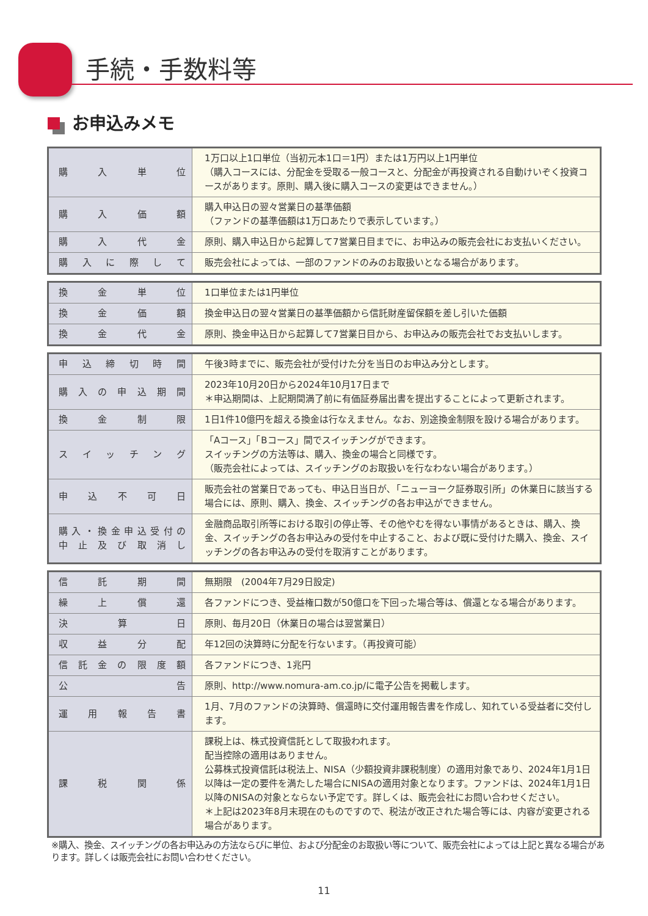手続・手数料等
お申込みメモ
| 購入単位 | 1万口以上1口単位（当初元本1口＝1円）または1万円以上1円単位 （購入コースには、分配金を受取る一般コースと、分配金が再投資される自動けいぞく投資コースがあります。原則、購入後に購入コースの変更はできません。） |
| 購入価額 | 購入申込日の翌々営業日の基準価額 （ファンドの基準価額は1万口あたりで表示しています。） |
| 購入代金 | 原則、購入申込日から起算して7営業日目までに、お申込みの販売会社にお支払いください。 |
| 購入に際して | 販売会社によっては、一部のファンドのみのお取扱いとなる場合があります。 |
| 換金単位 | 1口単位または1円単位 |
| 換金価額 | 換金申込日の翌々営業日の基準価額から信託財産留保額を差し引いた価額 |
| 換金代金 | 原則、換金申込日から起算して7営業日目から、お申込みの販売会社でお支払いします。 |
| 申込締切時間 | 午後3時までに、販売会社が受付けた分を当日のお申込み分とします。 |
| 購入の申込期間 | 2023年10月20日から2024年10月17日まで ＊申込期間は、上記期間満了前に有価証券届出書を提出することによって更新されます。 |
| 換金制限 | 1日1件10億円を超える換金は行なえません。なお、別途換金制限を設ける場合があります。 |
| スイッチング | 「Aコース」「Bコース」間でスイッチングができます。 スイッチングの方法等は、購入、換金の場合と同様です。 （販売会社によっては、スイッチングのお取扱いを行なわない場合があります。） |
| 申込不可日 | 販売会社の営業日であっても、申込日当日が､「ニューヨーク証券取引所」の休業日に該当する場合には、原則、購入、換金、スイッチングの各お申込ができません。 |
| 購入・換金申込受付の 中止及び取消し | 金融商品取引所等における取引の停止等、その他やむを得ない事情があるときは、購入、換金、スイッチングの各お申込みの受付を中止すること、および既に受付けた購入、換金、スイッチングの各お申込みの受付を取消すことがあります。 |
| 信託期間 | 無期限 (2004年7月29日設定) |
| 繰上償還 | 各ファンドにつき、受益権口数が50億口を下回った場合等は、償還となる場合があります。 |
| 決算日 | 原則、毎月20日（休業日の場合は翌営業日） |
| 収益分配 | 年12回の決算時に分配を行ないます。（再投資可能） |
| 信託金の限度額 | 各ファンドにつき、1兆円 |
| 公告 | 原則、http://www.nomura-am.co.jp/に電子公告を掲載します。 |
| 運用報告書 | 1月、7月のファンドの決算時、償還時に交付運用報告書を作成し、知れている受益者に交付します。 |
| 課税関係 | 課税上は、株式投資信託として取扱われます。 配当控除の適用はありません。 公募株式投資信託は税法上、NISA（少額投資非課税制度）の適用対象であり、2024年1月1日以降は一定の要件を満たした場合にNISAの適用対象となります。ファンドは、2024年1月1日以降のNISAの対象とならない予定です。詳しくは、販売会社にお問い合わせください。 ＊上記は2023年8月末現在のものですので、税法が改正された場合等には、内容が変更される場合があります。 |
※購入、換金、スイッチングの各お申込みの方法ならびに単位、および分配金のお取扱い等について、販売会社によっては上記と異なる場合があります。詳しくは販売会社にお問い合わせください。
11